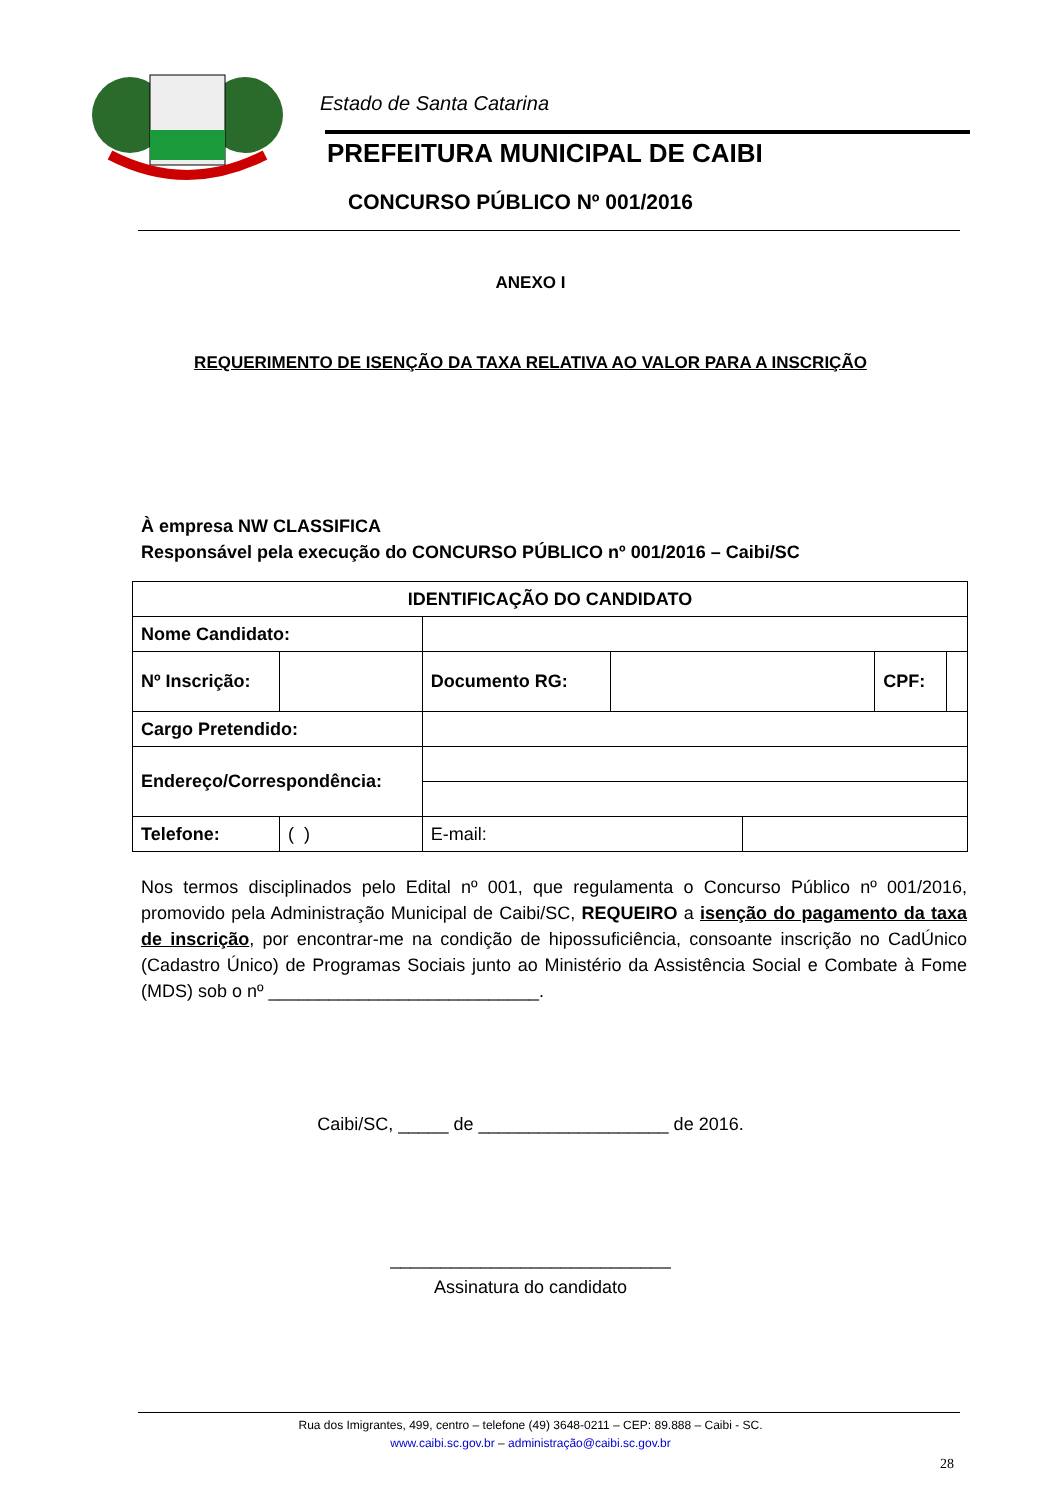Estado de Santa Catarina
PREFEITURA MUNICIPAL DE CAIBI
CONCURSO PÚBLICO Nº 001/2016
ANEXO I
REQUERIMENTO DE ISENÇÃO DA TAXA RELATIVA AO VALOR PARA A INSCRIÇÃO
À empresa NW CLASSIFICA
Responsável pela execução do CONCURSO PÚBLICO nº 001/2016 – Caibi/SC
| IDENTIFICAÇÃO DO CANDIDATO | | | | | | | |
| Nome Candidato: | | | | | | | |
| Nº Inscrição: | | | Documento RG: | | | CPF: | |
| Cargo Pretendido: | | | | | | | |
| Endereço/Correspondência: | | | | | | | |
| Telefone: | ( ) | | E-mail: | | | | |
Nos termos disciplinados pelo Edital nº 001, que regulamenta o Concurso Público nº 001/2016, promovido pela Administração Municipal de Caibi/SC, REQUEIRO a isenção do pagamento da taxa de inscrição, por encontrar-me na condição de hipossuficiência, consoante inscrição no CadÚnico (Cadastro Único) de Programas Sociais junto ao Ministério da Assistência Social e Combate à Fome (MDS) sob o nº ___________________________.
Caibi/SC, _____ de ___________________ de 2016.
____________________________
Assinatura do candidato
Rua dos Imigrantes, 499, centro – telefone (49) 3648-0211 – CEP: 89.888 – Caibi - SC.
www.caibi.sc.gov.br – administração@caibi.sc.gov.br
28